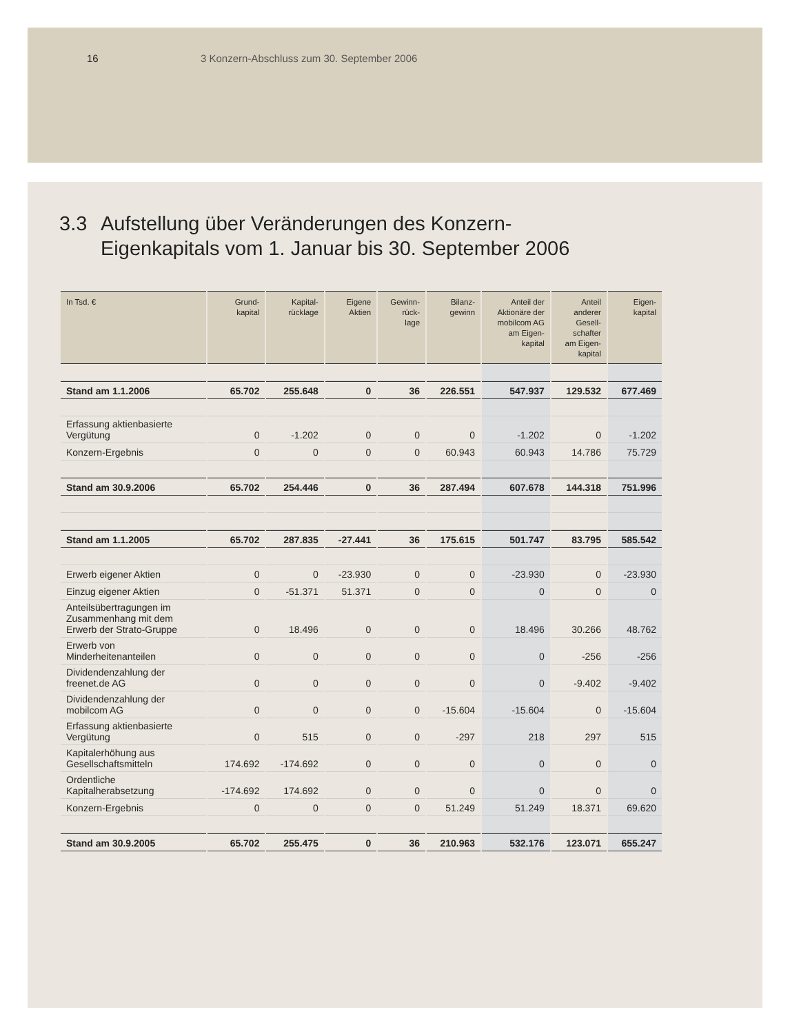16 3 Konzern-Abschluss zum 30. September 2006
3.3 Aufstellung über Veränderungen des Konzern-
Eigenkapitals vom 1. Januar bis 30. September 2006
| In Tsd. € | Grund- kapital | Kapital- rücklage | Eigene Aktien | Gewinn- rück- lage | Bilanz- gewinn | Anteil der Aktionäre der mobilcom AG am Eigen- kapital | Anteil anderer Gesell- schafter am Eigen- kapital | Eigen- kapital |
| --- | --- | --- | --- | --- | --- | --- | --- | --- |
| Stand am 1.1.2006 | 65.702 | 255.648 | 0 | 36 | 226.551 | 547.937 | 129.532 | 677.469 |
| Erfassung aktienbasierte Vergütung | 0 | -1.202 | 0 | 0 | 0 | -1.202 | 0 | -1.202 |
| Konzern-Ergebnis | 0 | 0 | 0 | 0 | 60.943 | 60.943 | 14.786 | 75.729 |
| Stand am 30.9.2006 | 65.702 | 254.446 | 0 | 36 | 287.494 | 607.678 | 144.318 | 751.996 |
| Stand am 1.1.2005 | 65.702 | 287.835 | -27.441 | 36 | 175.615 | 501.747 | 83.795 | 585.542 |
| Erwerb eigener Aktien | 0 | 0 | -23.930 | 0 | 0 | -23.930 | 0 | -23.930 |
| Einzug eigener Aktien | 0 | -51.371 | 51.371 | 0 | 0 | 0 | 0 | 0 |
| Anteilsübertragungen im Zusammenhang mit dem Erwerb der Strato-Gruppe | 0 | 18.496 | 0 | 0 | 0 | 18.496 | 30.266 | 48.762 |
| Erwerb von Minderheitenanteilen | 0 | 0 | 0 | 0 | 0 | 0 | -256 | -256 |
| Dividendenzahlung der freenet.de AG | 0 | 0 | 0 | 0 | 0 | 0 | -9.402 | -9.402 |
| Dividendenzahlung der mobilcom AG | 0 | 0 | 0 | 0 | -15.604 | -15.604 | 0 | -15.604 |
| Erfassung aktienbasierte Vergütung | 0 | 515 | 0 | 0 | -297 | 218 | 297 | 515 |
| Kapitalerhöhung aus Gesellschaftsmitteln | 174.692 | -174.692 | 0 | 0 | 0 | 0 | 0 | 0 |
| Ordentliche Kapitalherabsetzung | -174.692 | 174.692 | 0 | 0 | 0 | 0 | 0 | 0 |
| Konzern-Ergebnis | 0 | 0 | 0 | 0 | 51.249 | 51.249 | 18.371 | 69.620 |
| Stand am 30.9.2005 | 65.702 | 255.475 | 0 | 36 | 210.963 | 532.176 | 123.071 | 655.247 |